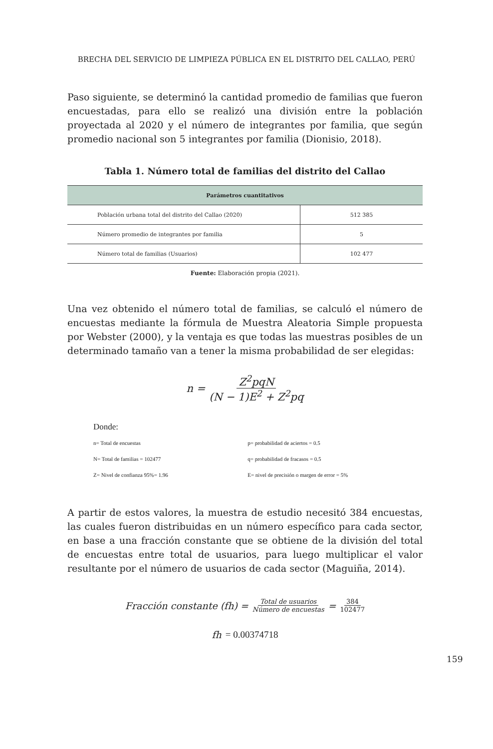BRECHA DEL SERVICIO DE LIMPIEZA PÚBLICA EN EL DISTRITO DEL CALLAO, PERÚ
Paso siguiente, se determinó la cantidad promedio de familias que fueron encuestadas, para ello se realizó una división entre la población proyectada al 2020 y el número de integrantes por familia, que según promedio nacional son 5 integrantes por familia (Dionisio, 2018).
Tabla 1. Número total de familias del distrito del Callao
| Parámetros cuantitativos | |
| --- | --- |
| Población urbana total del distrito del Callao (2020) | 512 385 |
| Número promedio de integrantes por familia | 5 |
| Número total de familias (Usuarios) | 102 477 |
Fuente: Elaboración propia (2021).
Una vez obtenido el número total de familias, se calculó el número de encuestas mediante la fórmula de Muestra Aleatoria Simple propuesta por Webster (2000), y la ventaja es que todas las muestras posibles de un determinado tamaño van a tener la misma probabilidad de ser elegidas:
n = Z<sup>2</sup>pqN (N − 1)E<sup>2</sup> + Z<sup>2</sup>pq
Donde:
| n= Total de encuestas | p= probabilidad de aciertos = 0.5 |
| N= Total de familias = 102477 | q= probabilidad de fracasos = 0.5 |
| Z= Nivel de confianza 95%= 1.96 | E= nivel de precisión o margen de error = 5% |
A partir de estos valores, la muestra de estudio necesitó 384 encuestas, las cuales fueron distribuidas en un número específico para cada sector, en base a una fracción constante que se obtiene de la división del total de encuestas entre total de usuarios, para luego multiplicar el valor resultante por el número de usuarios de cada sector (Maguiña, 2014).
Fracción constante (fh) = Total de usuarios Número de encuestas = 384 102477
fh = 0.00374718
159